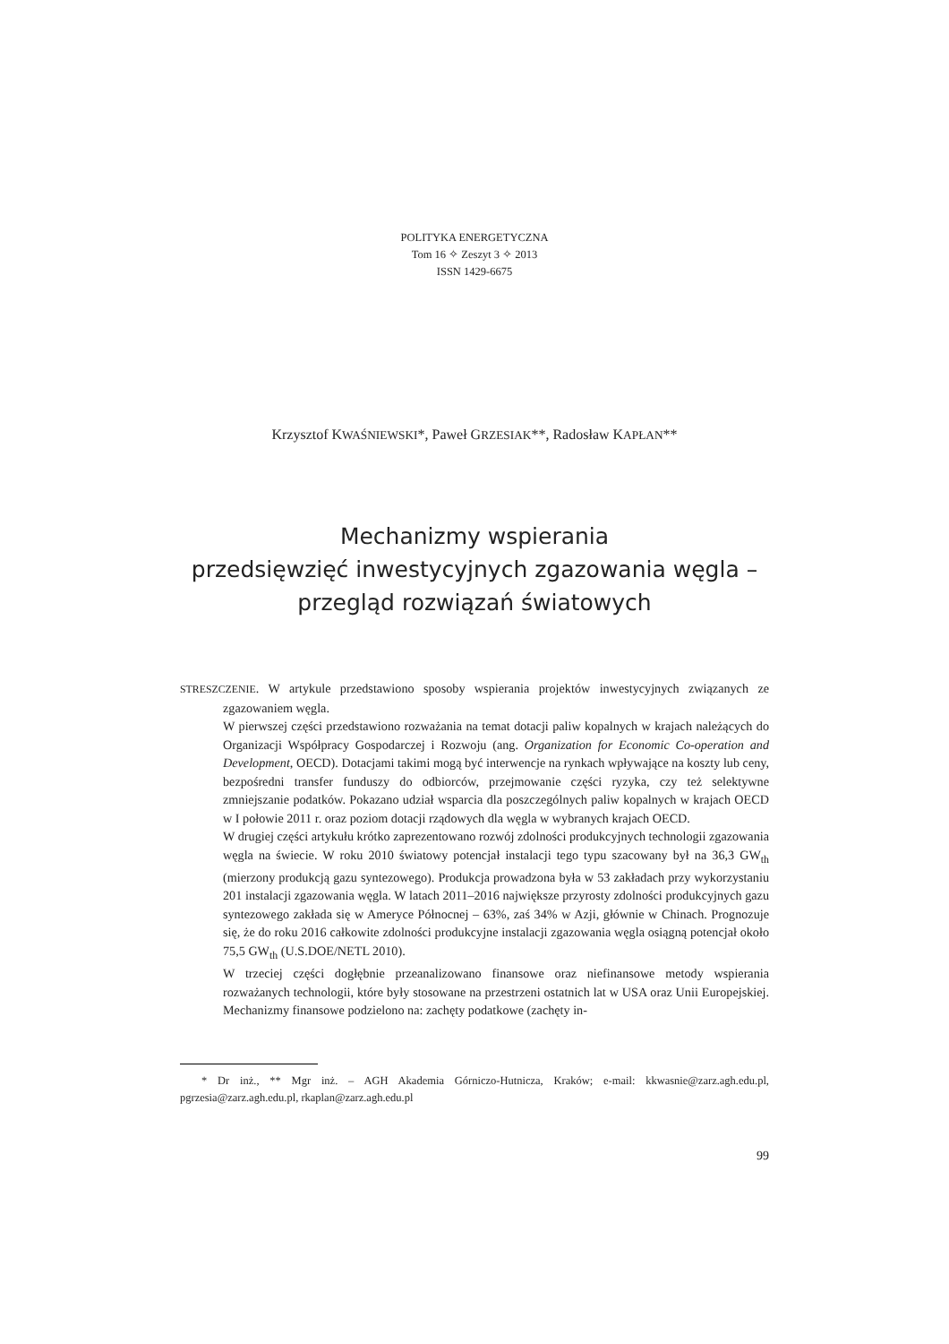POLITYKA ENERGETYCZNA
Tom 16 ✧ Zeszyt 3 ✧ 2013
ISSN 1429-6675
Krzysztof KWAŚNIEWSKI*, Paweł GRZESIAK**, Radosław KAPŁAN**
Mechanizmy wspierania
przedsięwzięć inwestycyjnych zgazowania węgla –
przegląd rozwiązań światowych
STRESZCZENIE. W artykule przedstawiono sposoby wspierania projektów inwestycyjnych związanych ze zgazowaniem węgla.
W pierwszej części przedstawiono rozważania na temat dotacji paliw kopalnych w krajach należących do Organizacji Współpracy Gospodarczej i Rozwoju (ang. Organization for Economic Co-operation and Development, OECD). Dotacjami takimi mogą być interwencje na rynkach wpływające na koszty lub ceny, bezpośredni transfer funduszy do odbiorców, przejmowanie części ryzyka, czy też selektywne zmniejszanie podatków. Pokazano udział wsparcia dla poszczególnych paliw kopalnych w krajach OECD w I połowie 2011 r. oraz poziom dotacji rządowych dla węgla w wybranych krajach OECD.
W drugiej części artykułu krótko zaprezentowano rozwój zdolności produkcyjnych technologii zgazowania węgla na świecie. W roku 2010 światowy potencjał instalacji tego typu szacowany był na 36,3 GW<sub>th</sub> (mierzony produkcją gazu syntezowego). Produkcja prowadzona była w 53 zakładach przy wykorzystaniu 201 instalacji zgazowania węgla. W latach 2011–2016 największe przyrosty zdolności produkcyjnych gazu syntezowego zakłada się w Ameryce Północnej – 63%, zaś 34% w Azji, głównie w Chinach. Prognozuje się, że do roku 2016 całkowite zdolności produkcyjne instalacji zgazowania węgla osiągną potencjał około 75,5 GW<sub>th</sub> (U.S.DOE/NETL 2010).
W trzeciej części dogłębnie przeanalizowano finansowe oraz niefinansowe metody wspierania rozważanych technologii, które były stosowane na przestrzeni ostatnich lat w USA oraz Unii Europejskiej. Mechanizmy finansowe podzielono na: zachęty podatkowe (zachęty in-
* Dr inż., ** Mgr inż. – AGH Akademia Górniczo-Hutnicza, Kraków; e-mail: kkwasnie@zarz.agh.edu.pl, pgrzesia@zarz.agh.edu.pl, rkaplan@zarz.agh.edu.pl
99